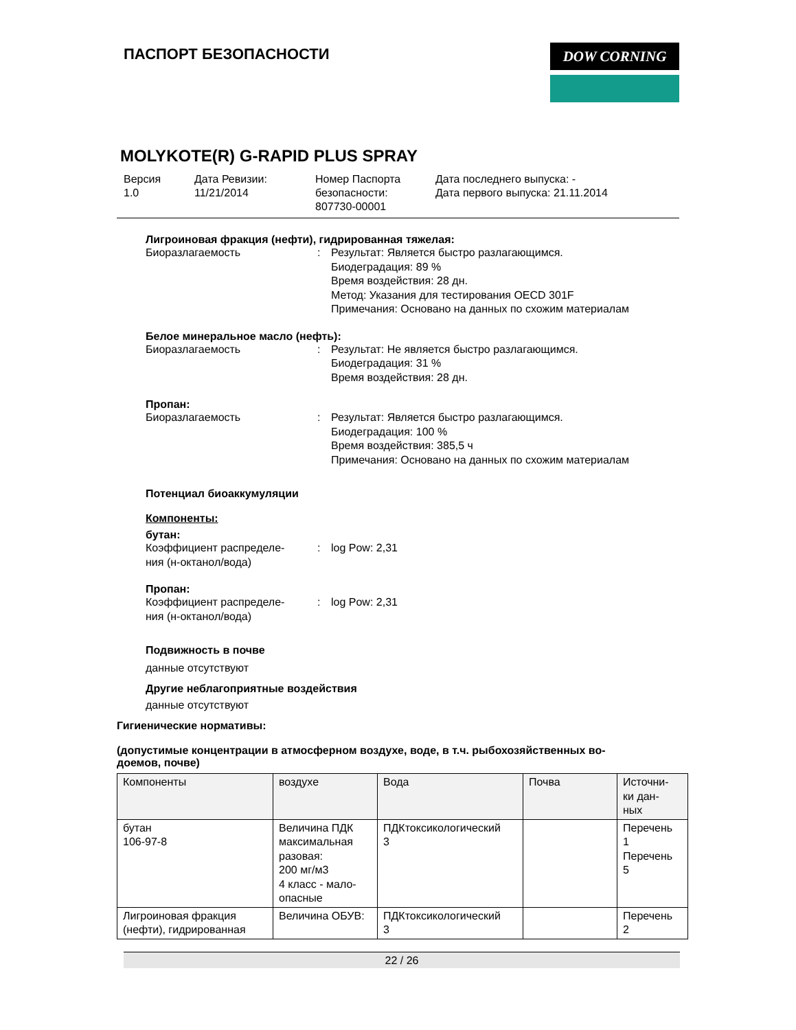ПАСПОРТ БЕЗОПАСНОСТИ
DOW CORNING
MOLYKOTE(R) G-RAPID PLUS SPRAY
Версия
1.0
Дата Ревизии:
11/21/2014
Номер Паспорта
безопасности:
807730-00001
Дата последнего выпуска: -
Дата первого выпуска: 21.11.2014
Лигроиновая фракция (нефти), гидрированная тяжелая:
Биоразлагаемость : Результат: Является быстро разлагающимся.
Биодеградация: 89 %
Время воздействия: 28 дн.
Метод: Указания для тестирования OECD 301F
Примечания: Основано на данных по схожим материалам
Белое минеральное масло (нефть):
Биоразлагаемость : Результат: Не является быстро разлагающимся.
Биодеградация: 31 %
Время воздействия: 28 дн.
Пропан:
Биоразлагаемость : Результат: Является быстро разлагающимся.
Биодеградация: 100 %
Время воздействия: 385,5 ч
Примечания: Основано на данных по схожим материалам
Потенциал биоаккумуляции
Компоненты:
бутан:
Коэффициент распределе-
ния (н-октанол/вода)
: log Pow: 2,31
Пропан:
Коэффициент распределе-
ния (н-октанол/вода)
: log Pow: 2,31
Подвижность в почве
данные отсутствуют
Другие неблагоприятные воздействия
данные отсутствуют
Гигиенические нормативы:
(допустимые концентрации в атмосферном воздухе, воде, в т.ч. рыбохозяйственных во-
доемов, почве)
| Компоненты | воздухе | Вода | Почва | Источни- ки дан- ных |
| --- | --- | --- | --- | --- |
| бутан 106-97-8 | Величина ПДК максимальная разовая: 200 мг/м3 4 класс - мало-опасные | ПДКтоксикологический 3 | | Перечень 1 Перечень 5 |
| Лигроиновая фракция (нефти), гидрированная | Величина ОБУВ: | ПДКтоксикологический 3 | | Перечень 2 |
22 / 26